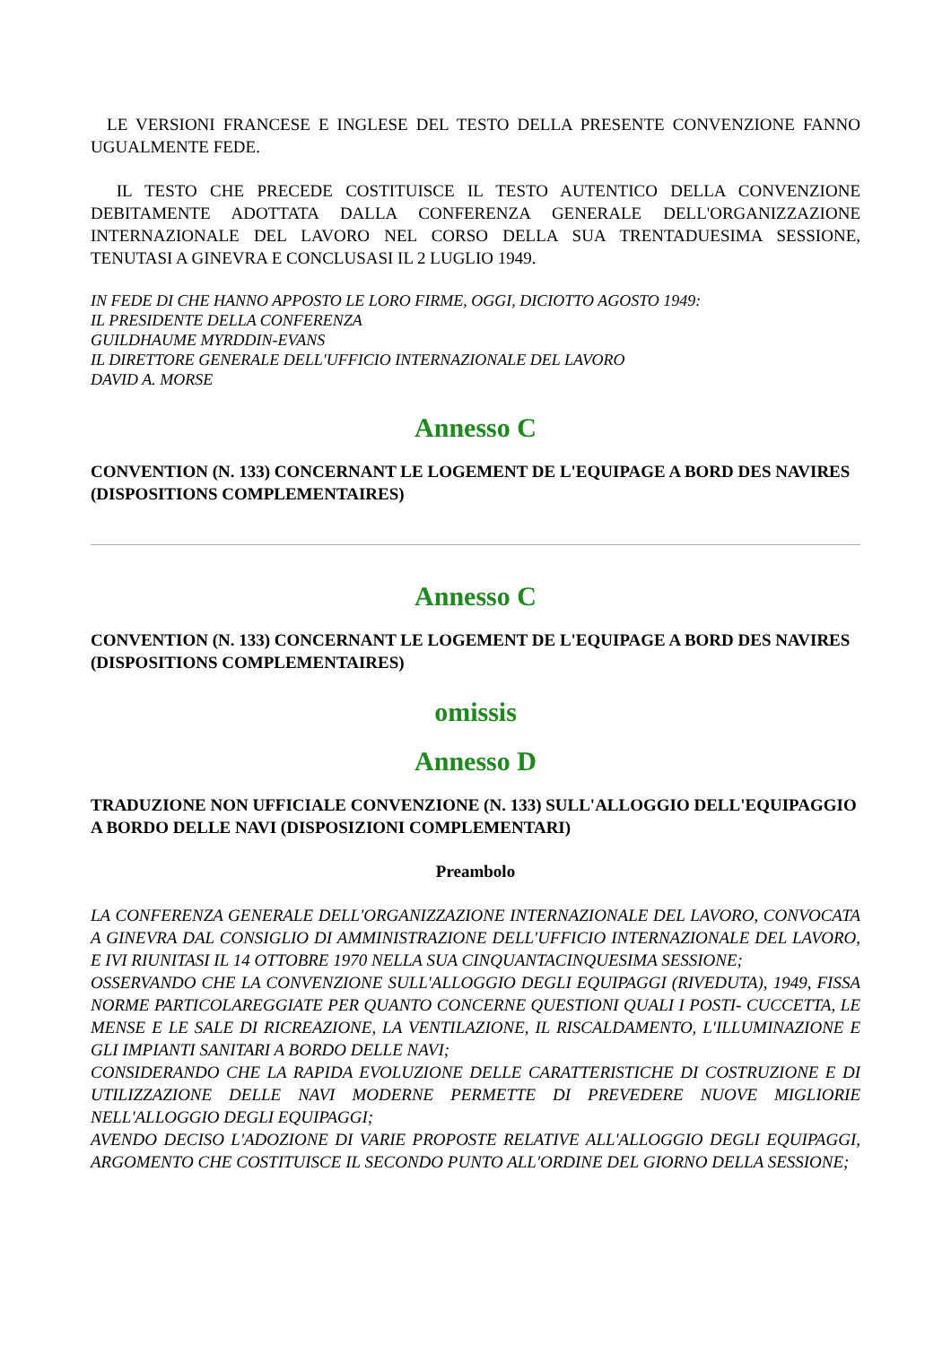LE VERSIONI FRANCESE E INGLESE DEL TESTO DELLA PRESENTE CONVENZIONE FANNO UGUALMENTE FEDE.
IL TESTO CHE PRECEDE COSTITUISCE IL TESTO AUTENTICO DELLA CONVENZIONE DEBITAMENTE ADOTTATA DALLA CONFERENZA GENERALE DELL'ORGANIZZAZIONE INTERNAZIONALE DEL LAVORO NEL CORSO DELLA SUA TRENTADUESIMA SESSIONE, TENUTASI A GINEVRA E CONCLUSASI IL 2 LUGLIO 1949.
IN FEDE DI CHE HANNO APPOSTO LE LORO FIRME, OGGI, DICIOTTO AGOSTO 1949:
IL PRESIDENTE DELLA CONFERENZA
GUILDHAUME MYRDDIN-EVANS
IL DIRETTORE GENERALE DELL'UFFICIO INTERNAZIONALE DEL LAVORO
DAVID A. MORSE
Annesso C
CONVENTION (N. 133) CONCERNANT LE LOGEMENT DE L'EQUIPAGE A BORD DES NAVIRES (DISPOSITIONS COMPLEMENTAIRES)
Annesso C
CONVENTION (N. 133) CONCERNANT LE LOGEMENT DE L'EQUIPAGE A BORD DES NAVIRES (DISPOSITIONS COMPLEMENTAIRES)
omissis
Annesso D
TRADUZIONE NON UFFICIALE CONVENZIONE (N. 133) SULL'ALLOGGIO DELL'EQUIPAGGIO A BORDO DELLE NAVI (DISPOSIZIONI COMPLEMENTARI)
Preambolo
LA CONFERENZA GENERALE DELL'ORGANIZZAZIONE INTERNAZIONALE DEL LAVORO, CONVOCATA A GINEVRA DAL CONSIGLIO DI AMMINISTRAZIONE DELL'UFFICIO INTERNAZIONALE DEL LAVORO, E IVI RIUNITASI IL 14 OTTOBRE 1970 NELLA SUA CINQUANTACINQUESIMA SESSIONE;
OSSERVANDO CHE LA CONVENZIONE SULL'ALLOGGIO DEGLI EQUIPAGGI (RIVEDUTA), 1949, FISSA NORME PARTICOLAREGGIATE PER QUANTO CONCERNE QUESTIONI QUALI I POSTI- CUCCETTA, LE MENSE E LE SALE DI RICREAZIONE, LA VENTILAZIONE, IL RISCALDAMENTO, L'ILLUMINAZIONE E GLI IMPIANTI SANITARI A BORDO DELLE NAVI;
CONSIDERANDO CHE LA RAPIDA EVOLUZIONE DELLE CARATTERISTICHE DI COSTRUZIONE E DI UTILIZZAZIONE DELLE NAVI MODERNE PERMETTE DI PREVEDERE NUOVE MIGLIORIE NELL'ALLOGGIO DEGLI EQUIPAGGI;
AVENDO DECISO L'ADOZIONE DI VARIE PROPOSTE RELATIVE ALL'ALLOGGIO DEGLI EQUIPAGGI, ARGOMENTO CHE COSTITUISCE IL SECONDO PUNTO ALL'ORDINE DEL GIORNO DELLA SESSIONE;